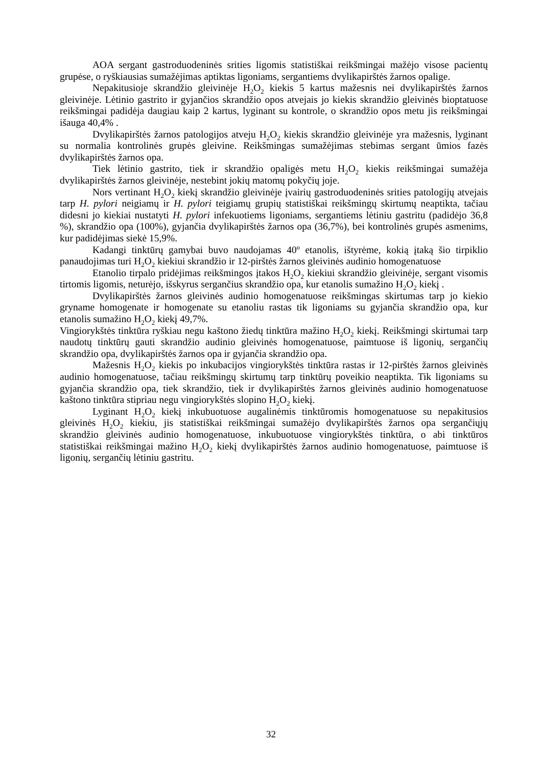AOA sergant gastroduodeninės srities ligomis statistiškai reikšmingai mažėjo visose pacientų grupėse, o ryškiausias sumažėjimas aptiktas ligoniams, sergantiems dvylikapirštės žarnos opalige.
Nepakitusioje skrandžio gleivinėje H<sub>2</sub>O<sub>2</sub> kiekis 5 kartus mažesnis nei dvylikapirštės žarnos gleivinėje. Lėtinio gastrito ir gyjančios skrandžio opos atvejais jo kiekis skrandžio gleivinės bioptatuose reikšmingai padidėja daugiau kaip 2 kartus, lyginant su kontrole, o skrandžio opos metu jis reikšmingai išauga 40,4% .
Dvylikapirštės žarnos patologijos atveju H<sub>2</sub>O<sub>2</sub> kiekis skrandžio gleivinėje yra mažesnis, lyginant su normalia kontrolinės grupės gleivine. Reikšmingas sumažėjimas stebimas sergant ūmios fazės dvylikapirštės žarnos opa.
Tiek lėtinio gastrito, tiek ir skrandžio opaligės metu H<sub>2</sub>O<sub>2</sub> kiekis reikšmingai sumažėja dvylikapirštės žarnos gleivinėje, nestebint jokių matomų pokyčių joje.
Nors vertinant H<sub>2</sub>O<sub>2</sub> kiekį skrandžio gleivinėje įvairių gastroduodeninės srities patologijų atvejais tarp H. pylori neigiamų ir H. pylori teigiamų grupių statistiškai reikšmingų skirtumų neaptikta, tačiau didesni jo kiekiai nustatyti H. pylori infekuotiems ligoniams, sergantiems lėtiniu gastritu (padidėjo 36,8 %), skrandžio opa (100%), gyjančia dvylikapirštės žarnos opa (36,7%), bei kontrolinės grupės asmenims, kur padidėjimas siekė 15,9%.
Kadangi tinktūrų gamybai buvo naudojamas 40º etanolis, ištyrėme, kokią įtaką šio tirpiklio panaudojimas turi H<sub>2</sub>O<sub>2</sub> kiekiui skrandžio ir 12-pirštės žarnos gleivinės audinio homogenatuose
Etanolio tirpalo pridėjimas reikšmingos įtakos H<sub>2</sub>O<sub>2</sub> kiekiui skrandžio gleivinėje, sergant visomis tirtomis ligomis, neturėjo, išskyrus sergančius skrandžio opa, kur etanolis sumažino H<sub>2</sub>O<sub>2</sub> kiekį .
Dvylikapirštės žarnos gleivinės audinio homogenatuose reikšmingas skirtumas tarp jo kiekio gryname homogenate ir homogenate su etanoliu rastas tik ligoniams su gyjančia skrandžio opa, kur etanolis sumažino H<sub>2</sub>O<sub>2</sub> kiekį 49,7%.
Vingiorykštės tinktūra ryškiau negu kaštono žiedų tinktūra mažino H<sub>2</sub>O<sub>2</sub> kiekį. Reikšmingi skirtumai tarp naudotų tinktūrų gauti skrandžio audinio gleivinės homogenatuose, paimtuose iš ligonių, sergančių skrandžio opa, dvylikapirštės žarnos opa ir gyjančia skrandžio opa.
Mažesnis H<sub>2</sub>O<sub>2</sub> kiekis po inkubacijos vingiorykštės tinktūra rastas ir 12-pirštės žarnos gleivinės audinio homogenatuose, tačiau reikšmingų skirtumų tarp tinktūrų poveikio neaptikta. Tik ligoniams su gyjančia skrandžio opa, tiek skrandžio, tiek ir dvylikapirštės žarnos gleivinės audinio homogenatuose kaštono tinktūra stipriau negu vingiorykštės slopino H<sub>2</sub>O<sub>2</sub> kiekį.
Lyginant H<sub>2</sub>O<sub>2</sub> kiekį inkubuotuose augalinėmis tinktūromis homogenatuose su nepakitusios gleivinės H<sub>2</sub>O<sub>2</sub> kiekiu, jis statistiškai reikšmingai sumažėjo dvylikapirštės žarnos opa sergančiųjų skrandžio gleivinės audinio homogenatuose, inkubuotuose vingiorykštės tinktūra, o abi tinktūros statistiškai reikšmingai mažino H<sub>2</sub>O<sub>2</sub> kiekį dvylikapirštės žarnos audinio homogenatuose, paimtuose iš ligonių, sergančių lėtiniu gastritu.
32